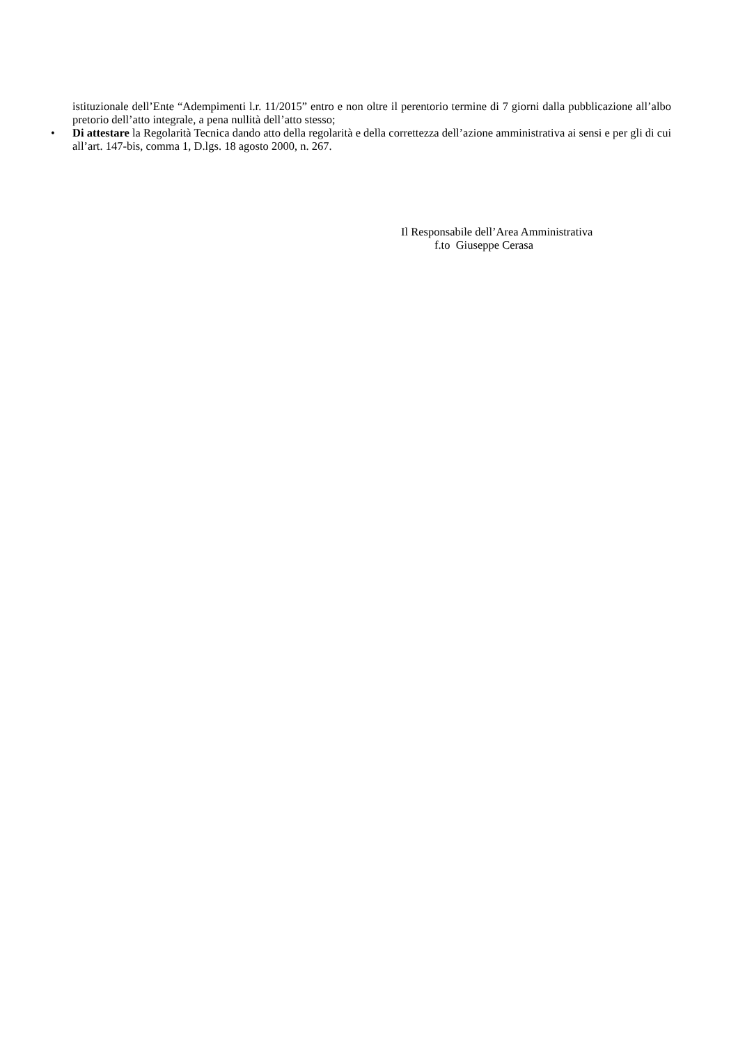istituzionale dell’Ente “Adempimenti l.r. 11/2015” entro e non oltre il perentorio termine di 7 giorni dalla pubblicazione all’albo pretorio dell’atto integrale, a pena nullità dell’atto stesso;
• Di attestare la Regolarità Tecnica dando atto della regolarità e della correttezza dell’azione amministrativa ai sensi e per gli di cui all’art. 147-bis, comma 1, D.lgs. 18 agosto 2000, n. 267.
Il Responsabile dell’Area Amministrativa
f.to Giuseppe Cerasa